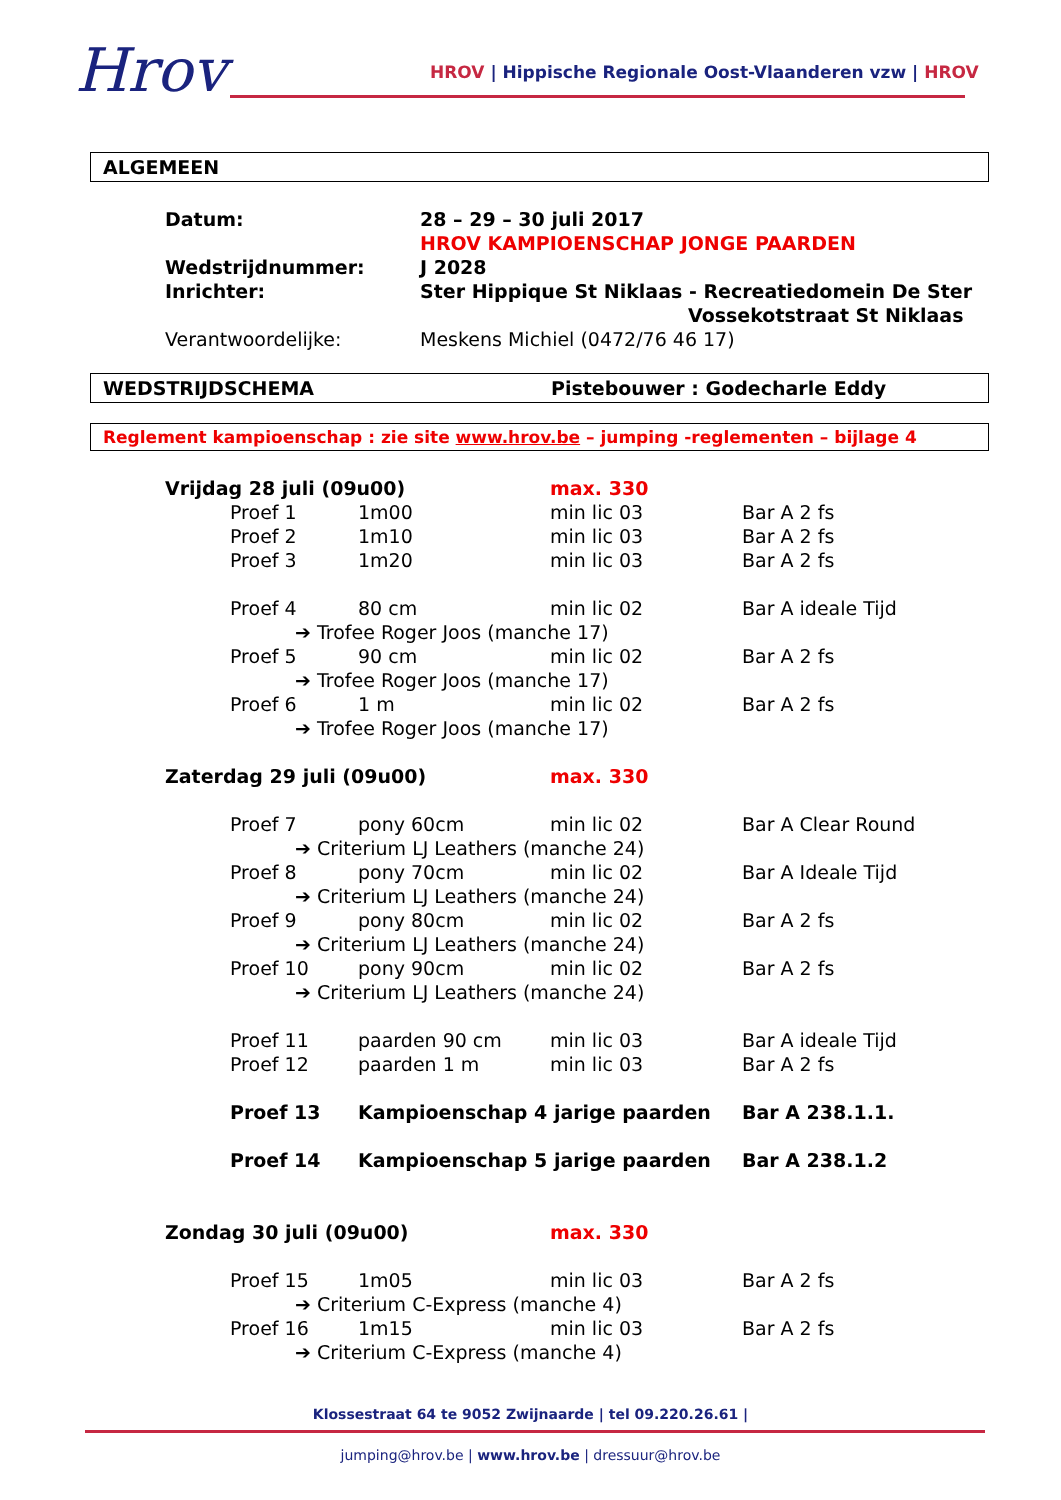Hrov
HROV | Hippische Regionale Oost-Vlaanderen vzw | HROV
ALGEMEEN
| Datum: | 28 – 29 – 30 juli 2017 HROV KAMPIOENSCHAP JONGE PAARDEN |
| Wedstrijdnummer: | J 2028 |
| Inrichter: | Ster Hippique St Niklaas - Recreatiedomein De Ster Vossekotstraat St Niklaas |
| Verantwoordelijke: | Meskens Michiel (0472/76 46 17) |
WEDSTRIJDSCHEMA Pistebouwer : Godecharle Eddy
Reglement kampioenschap : zie site www.hrov.be – jumping -reglementen – bijlage 4
| Vrijdag 28 juli (09u00) | | | max. 330 | |
| | Proef 1 | 1m00 | min lic 03 | Bar A 2 fs |
| | Proef 2 | 1m10 | min lic 03 | Bar A 2 fs |
| | Proef 3 | 1m20 | min lic 03 | Bar A 2 fs |
| | Proef 4 | 80 cm | min lic 02 | Bar A ideale Tijd |
| | ➔ Trofee Roger Joos (manche 17) | | | |
| | Proef 5 | 90 cm | min lic 02 | Bar A 2 fs |
| | ➔ Trofee Roger Joos (manche 17) | | | |
| | Proef 6 | 1 m | min lic 02 | Bar A 2 fs |
| | ➔ Trofee Roger Joos (manche 17) | | | |
| Zaterdag 29 juli (09u00) | | | max. 330 | |
| | Proef 7 | pony 60cm | min lic 02 | Bar A Clear Round |
| | ➔ Criterium LJ Leathers (manche 24) | | | |
| | Proef 8 | pony 70cm | min lic 02 | Bar A Ideale Tijd |
| | ➔ Criterium LJ Leathers (manche 24) | | | |
| | Proef 9 | pony 80cm | min lic 02 | Bar A 2 fs |
| | ➔ Criterium LJ Leathers (manche 24) | | | |
| | Proef 10 | pony 90cm | min lic 02 | Bar A 2 fs |
| | ➔ Criterium LJ Leathers (manche 24) | | | |
| | Proef 11 | paarden 90 cm | min lic 03 | Bar A ideale Tijd |
| | Proef 12 | paarden 1 m | min lic 03 | Bar A 2 fs |
| | Proef 13 | Kampioenschap 4 jarige paarden | | Bar A 238.1.1. |
| | Proef 14 | Kampioenschap 5 jarige paarden | | Bar A 238.1.2 |
| Zondag 30 juli (09u00) | | | max. 330 | |
| | Proef 15 | 1m05 | min lic 03 | Bar A 2 fs |
| | ➔ Criterium C-Express (manche 4) | | | |
| | Proef 16 | 1m15 | min lic 03 | Bar A 2 fs |
| | ➔ Criterium C-Express (manche 4) | | | |
Klossestraat 64 te 9052 Zwijnaarde | tel 09.220.26.61 |
jumping@hrov.be | www.hrov.be | dressuur@hrov.be